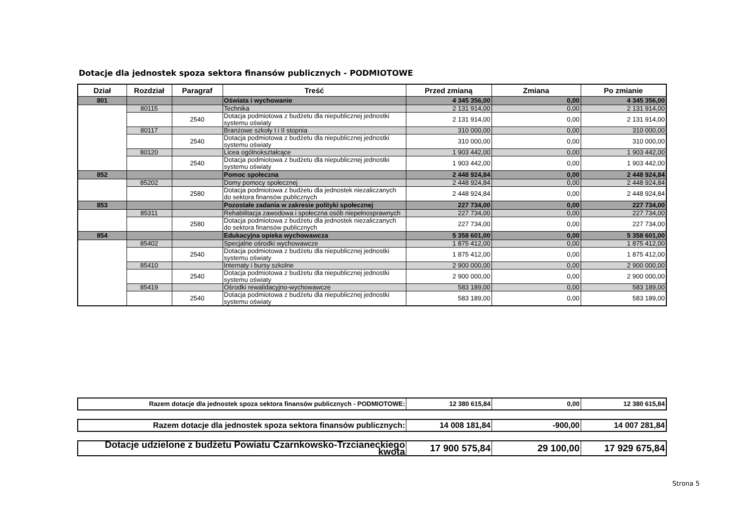Dotacje dla jednostek spoza sektora finansów publicznych - PODMIOTOWE
| Dział | Rozdział | Paragraf | Treść | Przed zmianą | Zmiana | Po zmianie |
| --- | --- | --- | --- | --- | --- | --- |
| 801 | | | Oświata i wychowanie | 4 345 356,00 | 0,00 | 4 345 356,00 |
| | 80115 | | Technika | 2 131 914,00 | 0,00 | 2 131 914,00 |
| | | 2540 | Dotacja podmiotowa z budżetu dla niepublicznej jednostki systemu oświaty | 2 131 914,00 | 0,00 | 2 131 914,00 |
| | 80117 | | Branżowe szkoły I i II stopnia | 310 000,00 | 0,00 | 310 000,00 |
| | | 2540 | Dotacja podmiotowa z budżetu dla niepublicznej jednostki systemu oświaty | 310 000,00 | 0,00 | 310 000,00 |
| | 80120 | | Licea ogólnokształcące | 1 903 442,00 | 0,00 | 1 903 442,00 |
| | | 2540 | Dotacja podmiotowa z budżetu dla niepublicznej jednostki systemu oświaty | 1 903 442,00 | 0,00 | 1 903 442,00 |
| 852 | | | Pomoc społeczna | 2 448 924,84 | 0,00 | 2 448 924,84 |
| | 85202 | | Domy pomocy społecznej | 2 448 924,84 | 0,00 | 2 448 924,84 |
| | | 2580 | Dotacja podmiotowa z budżetu dla jednostek niezaliczanych do sektora finansów publicznych | 2 448 924,84 | 0,00 | 2 448 924,84 |
| 853 | | | Pozostałe zadania w zakresie polityki społecznej | 227 734,00 | 0,00 | 227 734,00 |
| | 85311 | | Rehabilitacja zawodowa i społeczna osób niepełnosprawnych | 227 734,00 | 0,00 | 227 734,00 |
| | | 2580 | Dotacja podmiotowa z budżetu dla jednostek niezaliczanych do sektora finansów publicznych | 227 734,00 | 0,00 | 227 734,00 |
| 854 | | | Edukacyjna opieka wychowawcza | 5 358 601,00 | 0,00 | 5 358 601,00 |
| | 85402 | | Specjalne ośrodki wychowawcze | 1 875 412,00 | 0,00 | 1 875 412,00 |
| | | 2540 | Dotacja podmiotowa z budżetu dla niepublicznej jednostki systemu oświaty | 1 875 412,00 | 0,00 | 1 875 412,00 |
| | 85410 | | Internaty i bursy szkolne | 2 900 000,00 | 0,00 | 2 900 000,00 |
| | | 2540 | Dotacja podmiotowa z budżetu dla niepublicznej jednostki systemu oświaty | 2 900 000,00 | 0,00 | 2 900 000,00 |
| | 85419 | | Ośrodki rewalidacyjno-wychowawcze | 583 189,00 | 0,00 | 583 189,00 |
| | | 2540 | Dotacja podmiotowa z budżetu dla niepublicznej jednostki systemu oświaty | 583 189,00 | 0,00 | 583 189,00 |
| Razem dotacje dla jednostek spoza sektora finansów publicznych - PODMIOTOWE: | 12 380 615,84 | 0,00 | 12 380 615,84 |
| Razem dotacje dla jednostek spoza sektora finansów publicznych: | 14 008 181,84 | -900,00 | 14 007 281,84 |
| Dotacje udzielone z budżetu Powiatu Czarnkowsko-Trzcianeckiego kwota | 17 900 575,84 | 29 100,00 | 17 929 675,84 |
Strona 5